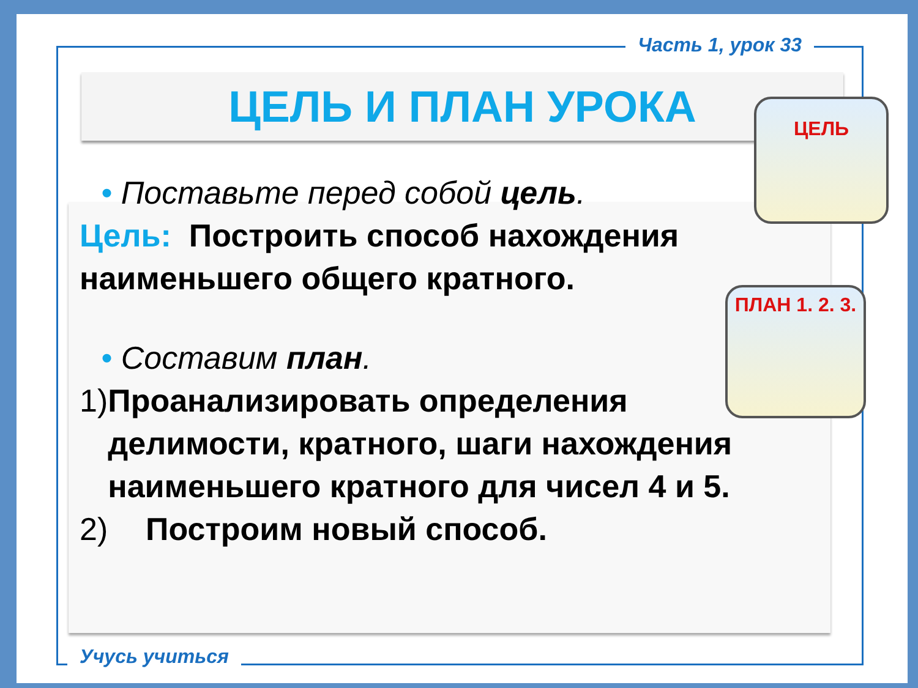Часть 1, урок 33
Учусь учиться
ЦЕЛЬ И ПЛАН УРОКА ЦЕЛЬ
ПЛАН 1. 2. 3.
• Поставьте перед собой цель.
Цель: Построить способ нахождения наименьшего общего кратного.
• Составим план.
1) Проанализировать определения делимости, кратного, шаги нахождения наименьшего кратного для чисел 4 и 5.
2) Построим новый способ.